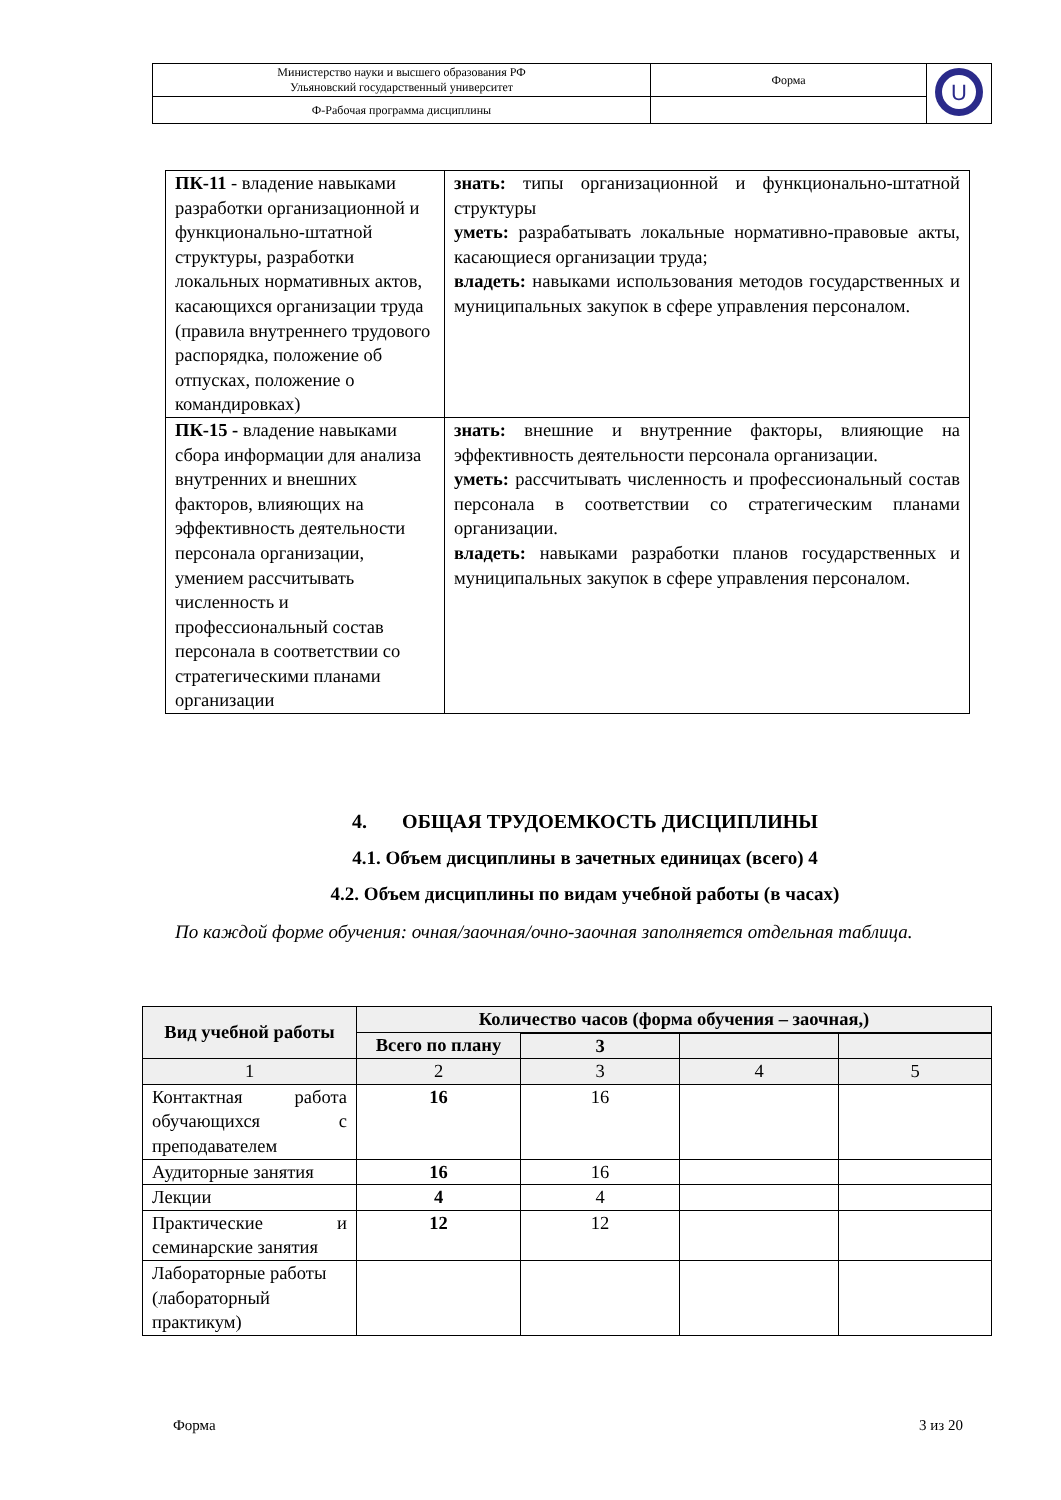| Министерство науки и высшего образования РФ Ульяновский государственный университет | Форма | U |
| Ф-Рабочая программа дисциплины | | |
| ПК-11 - владение навыками разработки организационной и функционально-штатной структуры, разработки локальных нормативных актов, касающихся организации труда (правила внутреннего трудового распорядка, положение об отпусках, положение о командировках) | знать: типы организационной и функционально-штатной структуры уметь: разрабатывать локальные нормативно-правовые акты, касающиеся организации труда; владеть: навыками использования методов государственных и муниципальных закупок в сфере управления персоналом. |
| ПК-15 - владение навыками сбора информации для анализа внутренних и внешних факторов, влияющих на эффективность деятельности персонала организации, умением рассчитывать численность и профессиональный состав персонала в соответствии со стратегическими планами организации | знать: внешние и внутренние факторы, влияющие на эффективность деятельности персонала организации. уметь: рассчитывать численность и профессиональный состав персонала в соответствии со стратегическим планами организации. владеть: навыками разработки планов государственных и муниципальных закупок в сфере управления персоналом. |
4. ОБЩАЯ ТРУДОЕМКОСТЬ ДИСЦИПЛИНЫ
4.1. Объем дисциплины в зачетных единицах (всего) 4
4.2. Объем дисциплины по видам учебной работы (в часах)
По каждой форме обучения: очная/заочная/очно-заочная заполняется отдельная таблица.
| Вид учебной работы | Количество часов (форма обучения – заочная,) | | | |
| --- | --- | --- | --- | --- |
| | Всего по плану | | | |
| | | 3 | | |
| 1 | 2 | 3 | 4 | 5 |
| Контактная работа обучающихся с преподавателем | 16 | 16 | | |
| Аудиторные занятия | 16 | 16 | | |
| Лекции | 4 | 4 | | |
| Практические и семинарские занятия | 12 | 12 | | |
| Лабораторные работы (лабораторный практикум) | | | | |
Форма 3 из 20